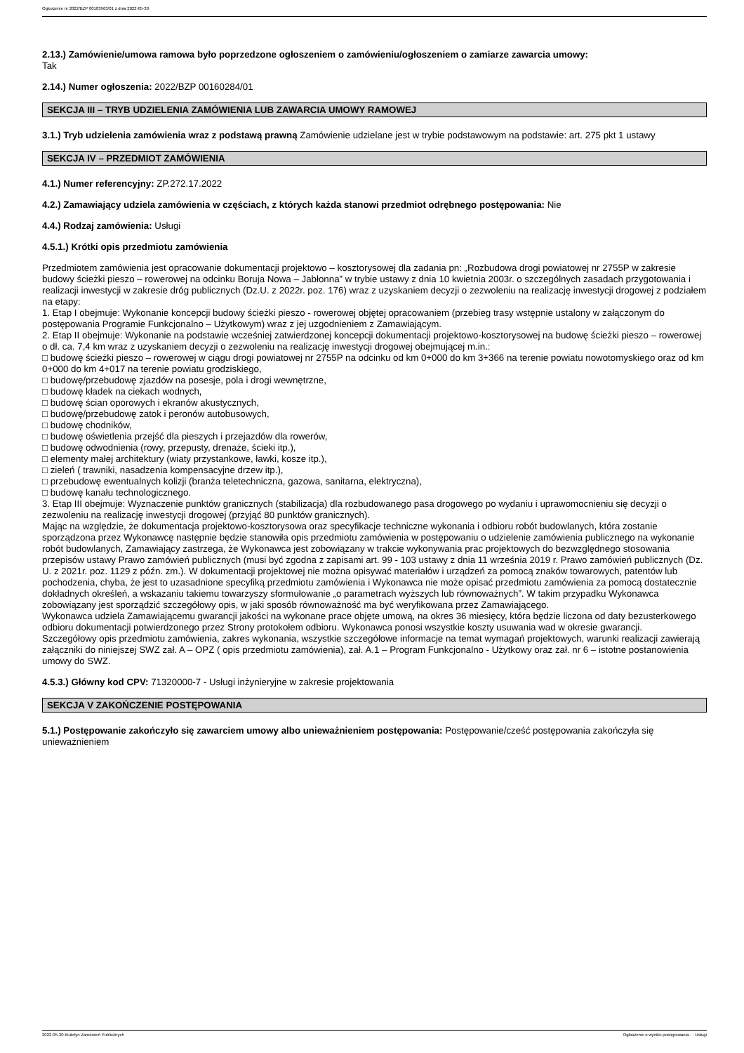Ogłoszenie nr 2022/BZP 00183963/01 z dnia 2022-05-30
2.13.) Zamówienie/umowa ramowa było poprzedzone ogłoszeniem o zamówieniu/ogłoszeniem o zamiarze zawarcia umowy:
Tak
2.14.) Numer ogłoszenia: 2022/BZP 00160284/01
SEKCJA III – TRYB UDZIELENIA ZAMÓWIENIA LUB ZAWARCIA UMOWY RAMOWEJ
3.1.) Tryb udzielenia zamówienia wraz z podstawą prawną Zamówienie udzielane jest w trybie podstawowym na podstawie: art. 275 pkt 1 ustawy
SEKCJA IV – PRZEDMIOT ZAMÓWIENIA
4.1.) Numer referencyjny: ZP.272.17.2022
4.2.) Zamawiający udziela zamówienia w częściach, z których każda stanowi przedmiot odrębnego postępowania: Nie
4.4.) Rodzaj zamówienia: Usługi
4.5.1.) Krótki opis przedmiotu zamówienia
Przedmiotem zamówienia jest opracowanie dokumentacji projektowo – kosztorysowej dla zadania pn: „Rozbudowa drogi powiatowej nr 2755P w zakresie budowy ścieżki pieszo – rowerowej na odcinku Boruja Nowa – Jabłonna” w trybie ustawy z dnia 10 kwietnia 2003r. o szczególnych zasadach przygotowania i realizacji inwestycji w zakresie dróg publicznych (Dz.U. z 2022r. poz. 176) wraz z uzyskaniem decyzji o zezwoleniu na realizację inwestycji drogowej z podziałem na etapy:
1. Etap I obejmuje: Wykonanie koncepcji budowy ścieżki pieszo - rowerowej objętej opracowaniem (przebieg trasy wstępnie ustalony w załączonym do postępowania Programie Funkcjonalno – Użytkowym) wraz z jej uzgodnieniem z Zamawiającym.
2. Etap II obejmuje: Wykonanie na podstawie wcześniej zatwierdzonej koncepcji dokumentacji projektowo-kosztorysowej na budowę ścieżki pieszo – rowerowej o dł. ca. 7,4 km wraz z uzyskaniem decyzji o zezwoleniu na realizację inwestycji drogowej obejmującej m.in.:
□ budowę ścieżki pieszo – rowerowej w ciągu drogi powiatowej nr 2755P na odcinku od km 0+000 do km 3+366 na terenie powiatu nowotomyskiego oraz od km 0+000 do km 4+017 na terenie powiatu grodziskiego,
□ budowę/przebudowę zjazdów na posesje, pola i drogi wewnętrzne,
□ budowę kładek na ciekach wodnych,
□ budowę ścian oporowych i ekranów akustycznych,
□ budowę/przebudowę zatok i peronów autobusowych,
□ budowę chodników,
□ budowę oświetlenia przejść dla pieszych i przejazdów dla rowerów,
□ budowę odwodnienia (rowy, przepusty, drenaże, ścieki itp.),
□ elementy małej architektury (wiaty przystankowe, ławki, kosze itp.),
□ zieleń ( trawniki, nasadzenia kompensacyjne drzew itp.),
□ przebudowę ewentualnych kolizji (branża teletechniczna, gazowa, sanitarna, elektryczna),
□ budowę kanału technologicznego.
3. Etap III obejmuje: Wyznaczenie punktów granicznych (stabilizacja) dla rozbudowanego pasa drogowego po wydaniu i uprawomocnieniu się decyzji o zezwoleniu na realizację inwestycji drogowej (przyjąć 80 punktów granicznych).
Mając na względzie, że dokumentacja projektowo-kosztorysowa oraz specyfikacje techniczne wykonania i odbioru robót budowlanych, która zostanie sporządzona przez Wykonawcę następnie będzie stanowiła opis przedmiotu zamówienia w postępowaniu o udzielenie zamówienia publicznego na wykonanie robót budowlanych, Zamawiający zastrzega, że Wykonawca jest zobowiązany w trakcie wykonywania prac projektowych do bezwzględnego stosowania przepisów ustawy Prawo zamówień publicznych (musi być zgodna z zapisami art. 99 - 103 ustawy z dnia 11 września 2019 r. Prawo zamówień publicznych (Dz. U. z 2021r. poz. 1129 z późn. zm.). W dokumentacji projektowej nie można opisywać materiałów i urządzeń za pomocą znaków towarowych, patentów lub pochodzenia, chyba, że jest to uzasadnione specyfiką przedmiotu zamówienia i Wykonawca nie może opisać przedmiotu zamówienia za pomocą dostatecznie dokładnych określeń, a wskazaniu takiemu towarzyszy sformułowanie „o parametrach wyższych lub równoważnych”. W takim przypadku Wykonawca zobowiązany jest sporządzić szczegółowy opis, w jaki sposób równoważność ma być weryfikowana przez Zamawiającego.
Wykonawca udziela Zamawiającemu gwarancji jakości na wykonane prace objęte umową, na okres 36 miesięcy, która będzie liczona od daty bezusterkowego odbioru dokumentacji potwierdzonego przez Strony protokołem odbioru. Wykonawca ponosi wszystkie koszty usuwania wad w okresie gwarancji.
Szczegółowy opis przedmiotu zamówienia, zakres wykonania, wszystkie szczegółowe informacje na temat wymagań projektowych, warunki realizacji zawierają załączniki do niniejszej SWZ zał. A – OPZ ( opis przedmiotu zamówienia), zał. A.1 – Program Funkcjonalno - Użytkowy oraz zał. nr 6 – istotne postanowienia umowy do SWZ.
4.5.3.) Główny kod CPV: 71320000-7 - Usługi inżynieryjne w zakresie projektowania
SEKCJA V ZAKOŃCZENIE POSTĘPOWANIA
5.1.) Postępowanie zakończyło się zawarciem umowy albo unieważnieniem postępowania: Postępowanie/cześć postępowania zakończyła się unieważnieniem
2022-05-30 Biuletyn Zamówień Publicznych Ogłoszenie o wyniku postępowania - - Usługi